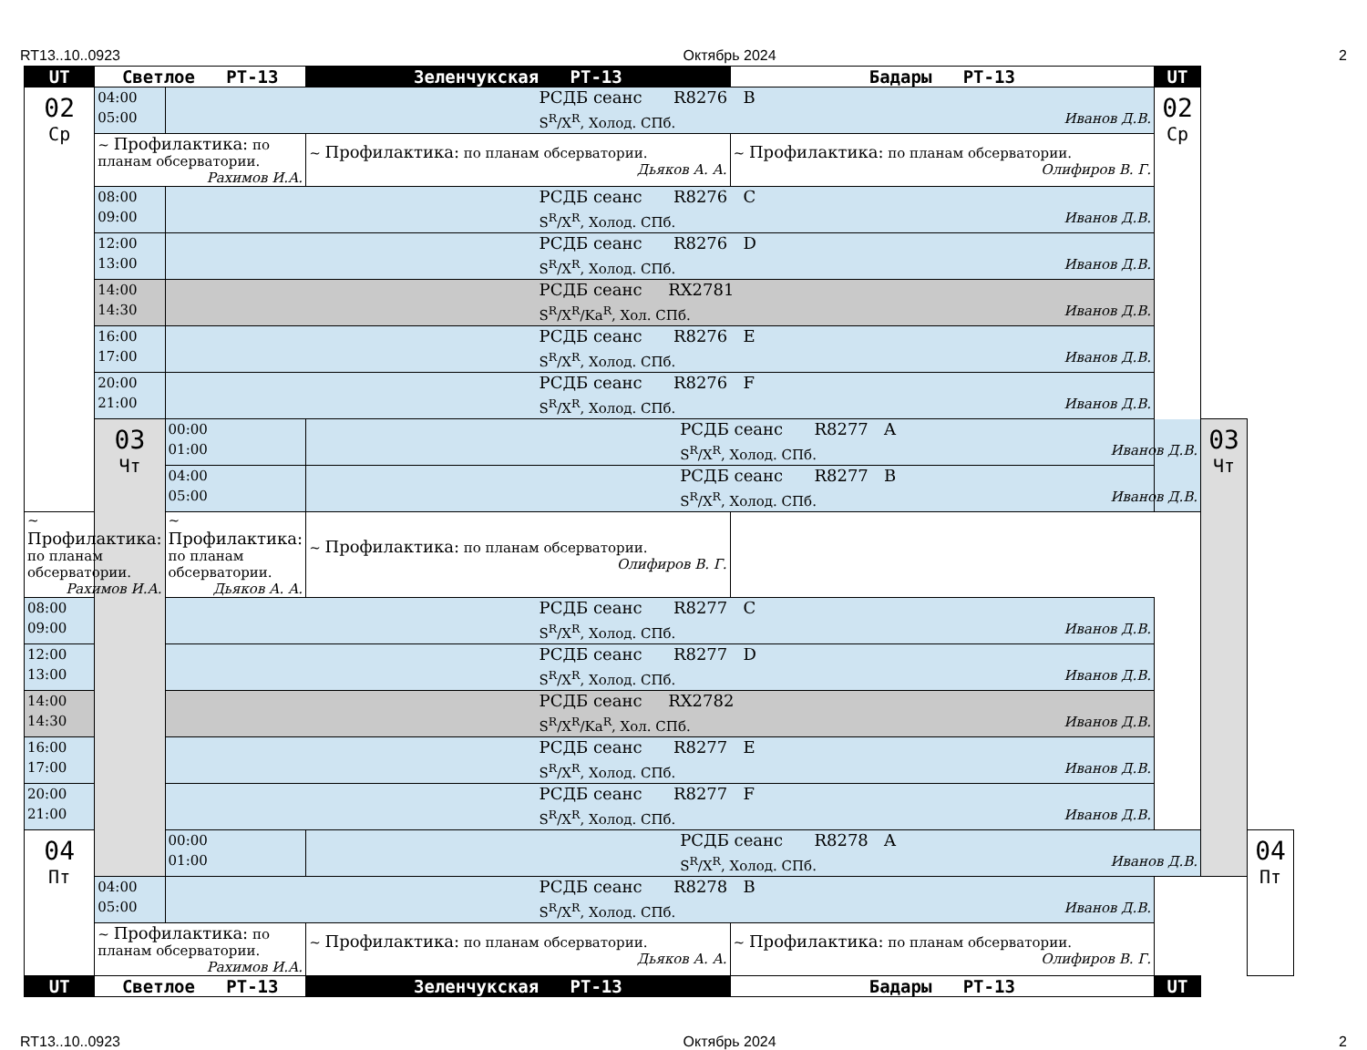RT13..10..0923 Октябрь 2024 2
| UT | Светлое РТ-13 | | Зеленчукская РТ-13 | Бадары РТ-13 | UT | | |
| --- | --- | --- | --- | --- | --- | --- | --- |
| 02 Ср | 04:00 05:00 | РСДБ сеанс R8276 B S<sup>R</sup>/X<sup>R</sup>, Холод. СПб. Иванов Д.В. | | | 02 Ср | | |
| | ~ Профилактика: по планам обсерватории. Рахимов И.А. | | ~ Профилактика: по планам обсерватории. Дьяков А. А. | ~ Профилактика: по планам обсерватории. Олифиров В. Г. | | | |
| | 08:00 09:00 | РСДБ сеанс R8276 C S<sup>R</sup>/X<sup>R</sup>, Холод. СПб. Иванов Д.В. | | | | | |
| | 12:00 13:00 | РСДБ сеанс R8276 D S<sup>R</sup>/X<sup>R</sup>, Холод. СПб. Иванов Д.В. | | | | | |
| | 14:00 14:30 | РСДБ сеанс RX2781 S<sup>R</sup>/X<sup>R</sup>/Ka<sup>R</sup>, Хол. СПб. Иванов Д.В. | | | | | |
| | 16:00 17:00 | РСДБ сеанс R8276 E S<sup>R</sup>/X<sup>R</sup>, Холод. СПб. Иванов Д.В. | | | | | |
| | 20:00 21:00 | РСДБ сеанс R8276 F S<sup>R</sup>/X<sup>R</sup>, Холод. СПб. Иванов Д.В. | | | | | |
| | 03 Чт | 00:00 01:00 | РСДБ сеанс R8277 A S<sup>R</sup>/X<sup>R</sup>, Холод. СПб. Иванов Д.В. | | | 03 Чт | |
| | | 04:00 05:00 | РСДБ сеанс R8277 B S<sup>R</sup>/X<sup>R</sup>, Холод. СПб. Иванов Д.В. | | | | |
| ~ Профилактика: по планам обсерватории. Рахимов И.А. | | ~ Профилактика: по планам обсерватории. Дьяков А. А. | ~ Профилактика: по планам обсерватории. Олифиров В. Г. | | | | |
| 08:00 09:00 | | РСДБ сеанс R8277 C S<sup>R</sup>/X<sup>R</sup>, Холод. СПб. Иванов Д.В. | | | | | |
| 12:00 13:00 | | РСДБ сеанс R8277 D S<sup>R</sup>/X<sup>R</sup>, Холод. СПб. Иванов Д.В. | | | | | |
| 14:00 14:30 | | РСДБ сеанс RX2782 S<sup>R</sup>/X<sup>R</sup>/Ka<sup>R</sup>, Хол. СПб. Иванов Д.В. | | | | | |
| 16:00 17:00 | | РСДБ сеанс R8277 E S<sup>R</sup>/X<sup>R</sup>, Холод. СПб. Иванов Д.В. | | | | | |
| 20:00 21:00 | | РСДБ сеанс R8277 F S<sup>R</sup>/X<sup>R</sup>, Холод. СПб. Иванов Д.В. | | | | | |
| 04 Пт | | 00:00 01:00 | РСДБ сеанс R8278 A S<sup>R</sup>/X<sup>R</sup>, Холод. СПб. Иванов Д.В. | | | | 04 Пт |
| | 04:00 05:00 | РСДБ сеанс R8278 B S<sup>R</sup>/X<sup>R</sup>, Холод. СПб. Иванов Д.В. | | | | | |
| | ~ Профилактика: по планам обсерватории. Рахимов И.А. | | ~ Профилактика: по планам обсерватории. Дьяков А. А. | ~ Профилактика: по планам обсерватории. Олифиров В. Г. | | | |
| UT | Светлое РТ-13 | | Зеленчукская РТ-13 | Бадары РТ-13 | UT | | |
RT13..10..0923 Октябрь 2024 2